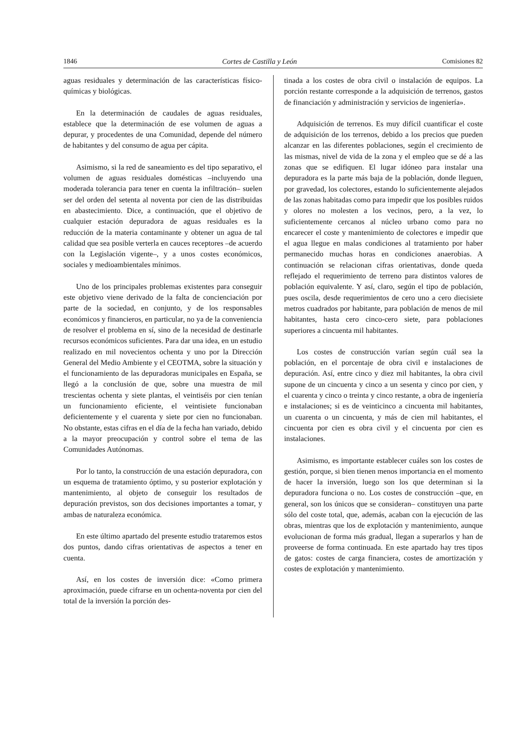1846 Cortes de Castilla y León Comisiones 82
aguas residuales y determinación de las características físico-químicas y biológicas.
En la determinación de caudales de aguas residuales, establece que la determinación de ese volumen de aguas a depurar, y procedentes de una Comunidad, depende del número de habitantes y del consumo de agua per cápita.
Asimismo, si la red de saneamiento es del tipo separativo, el volumen de aguas residuales domésticas –incluyendo una moderada tolerancia para tener en cuenta la infiltración– suelen ser del orden del setenta al noventa por cien de las distribuidas en abastecimiento. Dice, a continuación, que el objetivo de cualquier estación depuradora de aguas residuales es la reducción de la materia contaminante y obtener un agua de tal calidad que sea posible verterla en cauces receptores –de acuerdo con la Legislación vigente–, y a unos costes económicos, sociales y medioambientales mínimos.
Uno de los principales problemas existentes para conseguir este objetivo viene derivado de la falta de concienciación por parte de la sociedad, en conjunto, y de los responsables económicos y financieros, en particular, no ya de la conveniencia de resolver el problema en sí, sino de la necesidad de destinarle recursos económicos suficientes. Para dar una idea, en un estudio realizado en mil novecientos ochenta y uno por la Dirección General del Medio Ambiente y el CEOTMA, sobre la situación y el funcionamiento de las depuradoras municipales en España, se llegó a la conclusión de que, sobre una muestra de mil trescientas ochenta y siete plantas, el veintiséis por cien tenían un funcionamiento eficiente, el veintisiete funcionaban deficientemente y el cuarenta y siete por cien no funcionaban. No obstante, estas cifras en el día de la fecha han variado, debido a la mayor preocupación y control sobre el tema de las Comunidades Autónomas.
Por lo tanto, la construcción de una estación depuradora, con un esquema de tratamiento óptimo, y su posterior explotación y mantenimiento, al objeto de conseguir los resultados de depuración previstos, son dos decisiones importantes a tomar, y ambas de naturaleza económica.
En este último apartado del presente estudio trataremos estos dos puntos, dando cifras orientativas de aspectos a tener en cuenta.
Así, en los costes de inversión dice: «Como primera aproximación, puede cifrarse en un ochenta-noventa por cien del total de la inversión la porción des-
tinada a los costes de obra civil o instalación de equipos. La porción restante corresponde a la adquisición de terrenos, gastos de financiación y administración y servicios de ingeniería».
Adquisición de terrenos. Es muy difícil cuantificar el coste de adquisición de los terrenos, debido a los precios que pueden alcanzar en las diferentes poblaciones, según el crecimiento de las mismas, nivel de vida de la zona y el empleo que se dé a las zonas que se edifiquen. El lugar idóneo para instalar una depuradora es la parte más baja de la población, donde lleguen, por gravedad, los colectores, estando lo suficientemente alejados de las zonas habitadas como para impedir que los posibles ruidos y olores no molesten a los vecinos, pero, a la vez, lo suficientemente cercanos al núcleo urbano como para no encarecer el coste y mantenimiento de colectores e impedir que el agua llegue en malas condiciones al tratamiento por haber permanecido muchas horas en condiciones anaerobias. A continuación se relacionan cifras orientativas, donde queda reflejado el requerimiento de terreno para distintos valores de población equivalente. Y así, claro, según el tipo de población, pues oscila, desde requerimientos de cero uno a cero diecisiete metros cuadrados por habitante, para población de menos de mil habitantes, hasta cero cinco-cero siete, para poblaciones superiores a cincuenta mil habitantes.
Los costes de construcción varían según cuál sea la población, en el porcentaje de obra civil e instalaciones de depuración. Así, entre cinco y diez mil habitantes, la obra civil supone de un cincuenta y cinco a un sesenta y cinco por cien, y el cuarenta y cinco o treinta y cinco restante, a obra de ingeniería e instalaciones; si es de veinticinco a cincuenta mil habitantes, un cuarenta o un cincuenta, y más de cien mil habitantes, el cincuenta por cien es obra civil y el cincuenta por cien es instalaciones.
Asimismo, es importante establecer cuáles son los costes de gestión, porque, si bien tienen menos importancia en el momento de hacer la inversión, luego son los que determinan si la depuradora funciona o no. Los costes de construcción –que, en general, son los únicos que se consideran– constituyen una parte sólo del coste total, que, además, acaban con la ejecución de las obras, mientras que los de explotación y mantenimiento, aunque evolucionan de forma más gradual, llegan a superarlos y han de proveerse de forma continuada. En este apartado hay tres tipos de gatos: costes de carga financiera, costes de amortización y costes de explotación y mantenimiento.